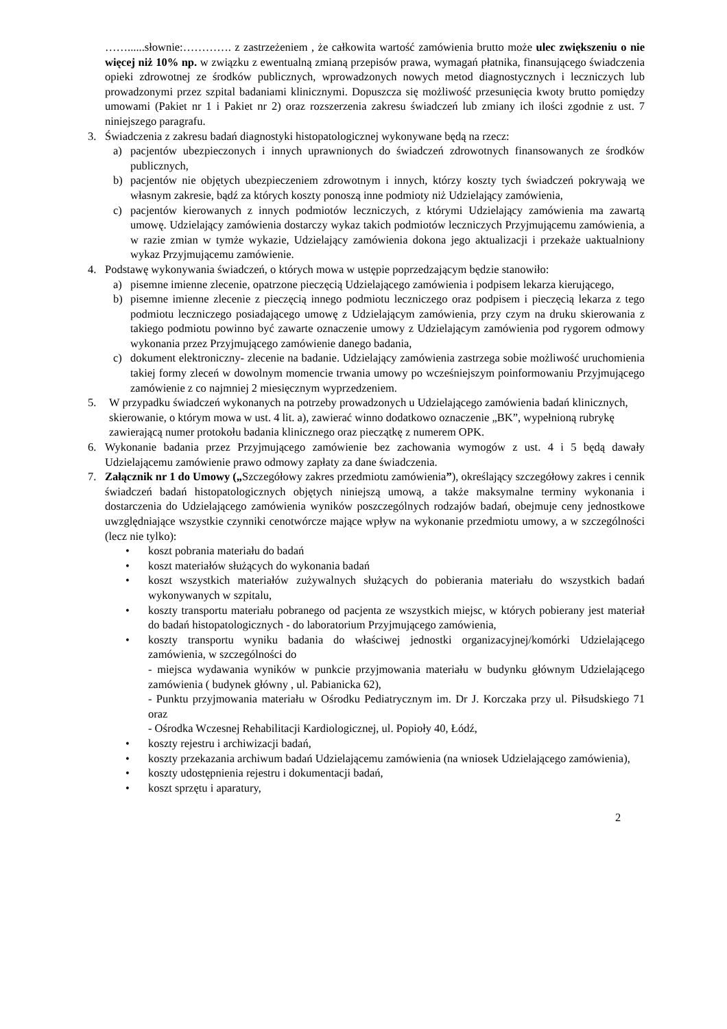……......słownie:…………. z zastrzeżeniem , że całkowita wartość zamówienia brutto może ulec zwiększeniu o nie więcej niż 10% np. w związku z ewentualną zmianą przepisów prawa, wymagań płatnika, finansującego świadczenia opieki zdrowotnej ze środków publicznych, wprowadzonych nowych metod diagnostycznych i leczniczych lub prowadzonymi przez szpital badaniami klinicznymi. Dopuszcza się możliwość przesunięcia kwoty brutto pomiędzy umowami (Pakiet nr 1 i Pakiet nr 2) oraz rozszerzenia zakresu świadczeń lub zmiany ich ilości zgodnie z ust. 7 niniejszego paragrafu.
3. Świadczenia z zakresu badań diagnostyki histopatologicznej wykonywane będą na rzecz:
a) pacjentów ubezpieczonych i innych uprawnionych do świadczeń zdrowotnych finansowanych ze środków publicznych,
b) pacjentów nie objętych ubezpieczeniem zdrowotnym i innych, którzy koszty tych świadczeń pokrywają we własnym zakresie, bądź za których koszty ponoszą inne podmioty niż Udzielający zamówienia,
c) pacjentów kierowanych z innych podmiotów leczniczych, z którymi Udzielający zamówienia ma zawartą umowę. Udzielający zamówienia dostarczy wykaz takich podmiotów leczniczych Przyjmującemu zamówienia, a w razie zmian w tymże wykazie, Udzielający zamówienia dokona jego aktualizacji i przekaże uaktualniony wykaz Przyjmującemu zamówienie.
4. Podstawę wykonywania świadczeń, o których mowa w ustępie poprzedzającym będzie stanowiło:
a) pisemne imienne zlecenie, opatrzone pieczęcią Udzielającego zamówienia i podpisem lekarza kierującego,
b) pisemne imienne zlecenie z pieczęcią innego podmiotu leczniczego oraz podpisem i pieczęcią lekarza z tego podmiotu leczniczego posiadającego umowę z Udzielającym zamówienia, przy czym na druku skierowania z takiego podmiotu powinno być zawarte oznaczenie umowy z Udzielającym zamówienia pod rygorem odmowy wykonania przez Przyjmującego zamówienie danego badania,
c) dokument elektroniczny- zlecenie na badanie. Udzielający zamówienia zastrzega sobie możliwość uruchomienia takiej formy zleceń w dowolnym momencie trwania umowy po wcześniejszym poinformowaniu Przyjmującego zamówienie z co najmniej 2 miesięcznym wyprzedzeniem.
5. W przypadku świadczeń wykonanych na potrzeby prowadzonych u Udzielającego zamówienia badań klinicznych, skierowanie, o którym mowa w ust. 4 lit. a), zawierać winno dodatkowo oznaczenie „BK”, wypełnioną rubrykę zawierającą numer protokołu badania klinicznego oraz pieczątkę z numerem OPK.
6. Wykonanie badania przez Przyjmującego zamówienie bez zachowania wymogów z ust. 4 i 5 będą dawały Udzielającemu zamówienie prawo odmowy zapłaty za dane świadczenia.
7. Załącznik nr 1 do Umowy („Szczegółowy zakres przedmiotu zamówienia”), określający szczegółowy zakres i cennik świadczeń badań histopatologicznych objętych niniejszą umową, a także maksymalne terminy wykonania i dostarczenia do Udzielającego zamówienia wyników poszczególnych rodzajów badań, obejmuje ceny jednostkowe uwzględniające wszystkie czynniki cenotwórcze mające wpływ na wykonanie przedmiotu umowy, a w szczególności (lecz nie tylko):
• koszt pobrania materiału do badań
• koszt materiałów służących do wykonania badań
• koszt wszystkich materiałów zużywalnych służących do pobierania materiału do wszystkich badań wykonywanych w szpitalu,
• koszty transportu materiału pobranego od pacjenta ze wszystkich miejsc, w których pobierany jest materiał do badań histopatologicznych - do laboratorium Przyjmującego zamówienia,
• koszty transportu wyniku badania do właściwej jednostki organizacyjnej/komórki Udzielającego zamówienia, w szczególności do
- miejsca wydawania wyników w punkcie przyjmowania materiału w budynku głównym Udzielającego zamówienia ( budynek główny , ul. Pabianicka 62),
- Punktu przyjmowania materiału w Ośrodku Pediatrycznym im. Dr J. Korczaka przy ul. Piłsudskiego 71 oraz
- Ośrodka Wczesnej Rehabilitacji Kardiologicznej, ul. Popioły 40, Łódź,
• koszty rejestru i archiwizacji badań,
• koszty przekazania archiwum badań Udzielającemu zamówienia (na wniosek Udzielającego zamówienia),
• koszty udostępnienia rejestru i dokumentacji badań,
• koszt sprzętu i aparatury,
2